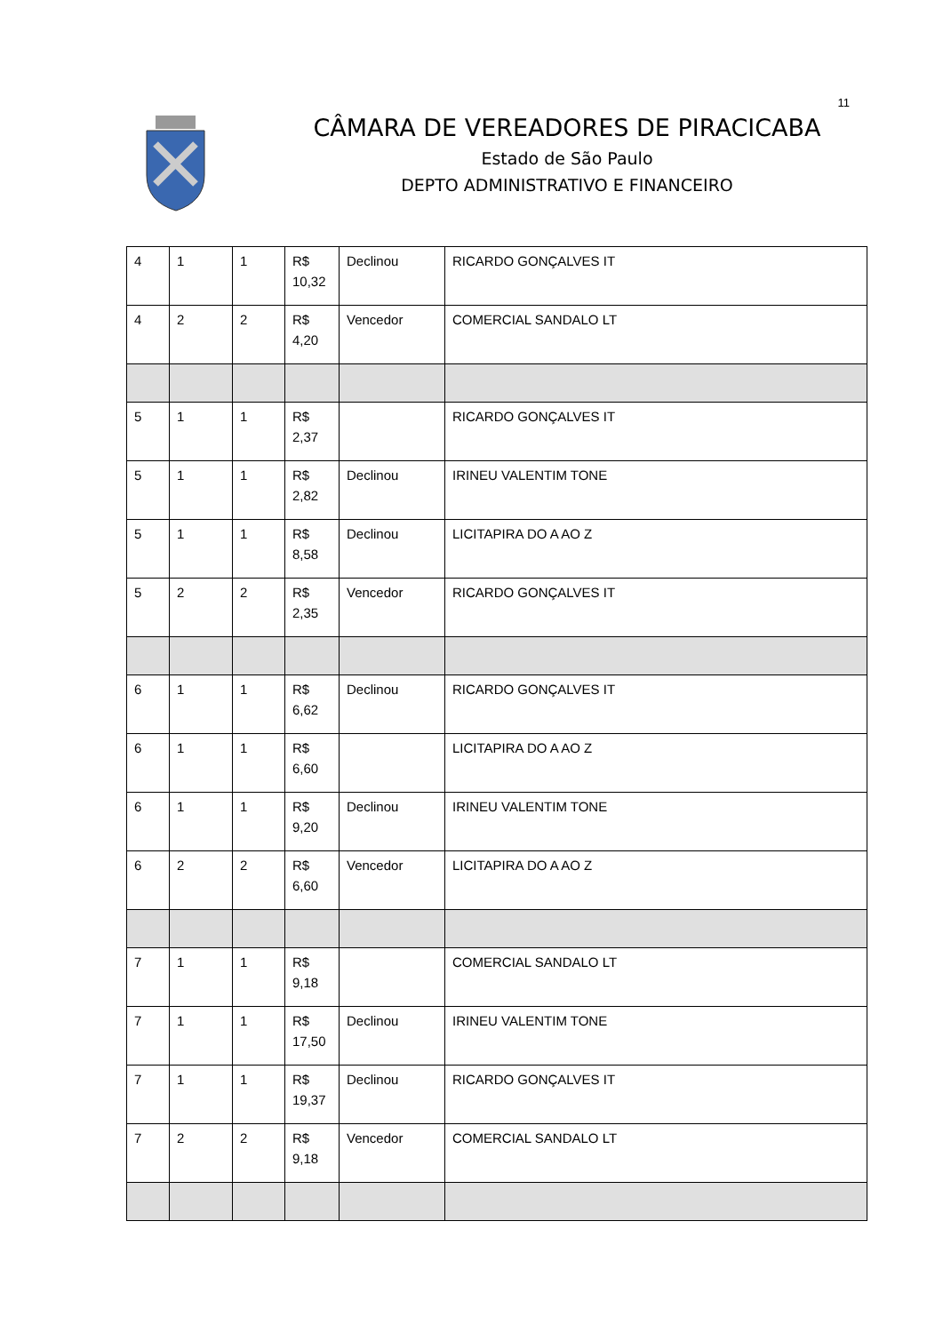11
CÂMARA DE VEREADORES DE PIRACICABA
Estado de São Paulo
DEPTO ADMINISTRATIVO E FINANCEIRO
| 4 | 1 | 1 | R$ 10,32 | Declinou | RICARDO GONÇALVES IT |
| 4 | 2 | 2 | R$ 4,20 | Vencedor | COMERCIAL SANDALO LT |
| 5 | 1 | 1 | R$ 2,37 | | RICARDO GONÇALVES IT |
| 5 | 1 | 1 | R$ 2,82 | Declinou | IRINEU VALENTIM TONE |
| 5 | 1 | 1 | R$ 8,58 | Declinou | LICITAPIRA DO A AO Z |
| 5 | 2 | 2 | R$ 2,35 | Vencedor | RICARDO GONÇALVES IT |
| 6 | 1 | 1 | R$ 6,62 | Declinou | RICARDO GONÇALVES IT |
| 6 | 1 | 1 | R$ 6,60 | | LICITAPIRA DO A AO Z |
| 6 | 1 | 1 | R$ 9,20 | Declinou | IRINEU VALENTIM TONE |
| 6 | 2 | 2 | R$ 6,60 | Vencedor | LICITAPIRA DO A AO Z |
| 7 | 1 | 1 | R$ 9,18 | | COMERCIAL SANDALO LT |
| 7 | 1 | 1 | R$ 17,50 | Declinou | IRINEU VALENTIM TONE |
| 7 | 1 | 1 | R$ 19,37 | Declinou | RICARDO GONÇALVES IT |
| 7 | 2 | 2 | R$ 9,18 | Vencedor | COMERCIAL SANDALO LT |